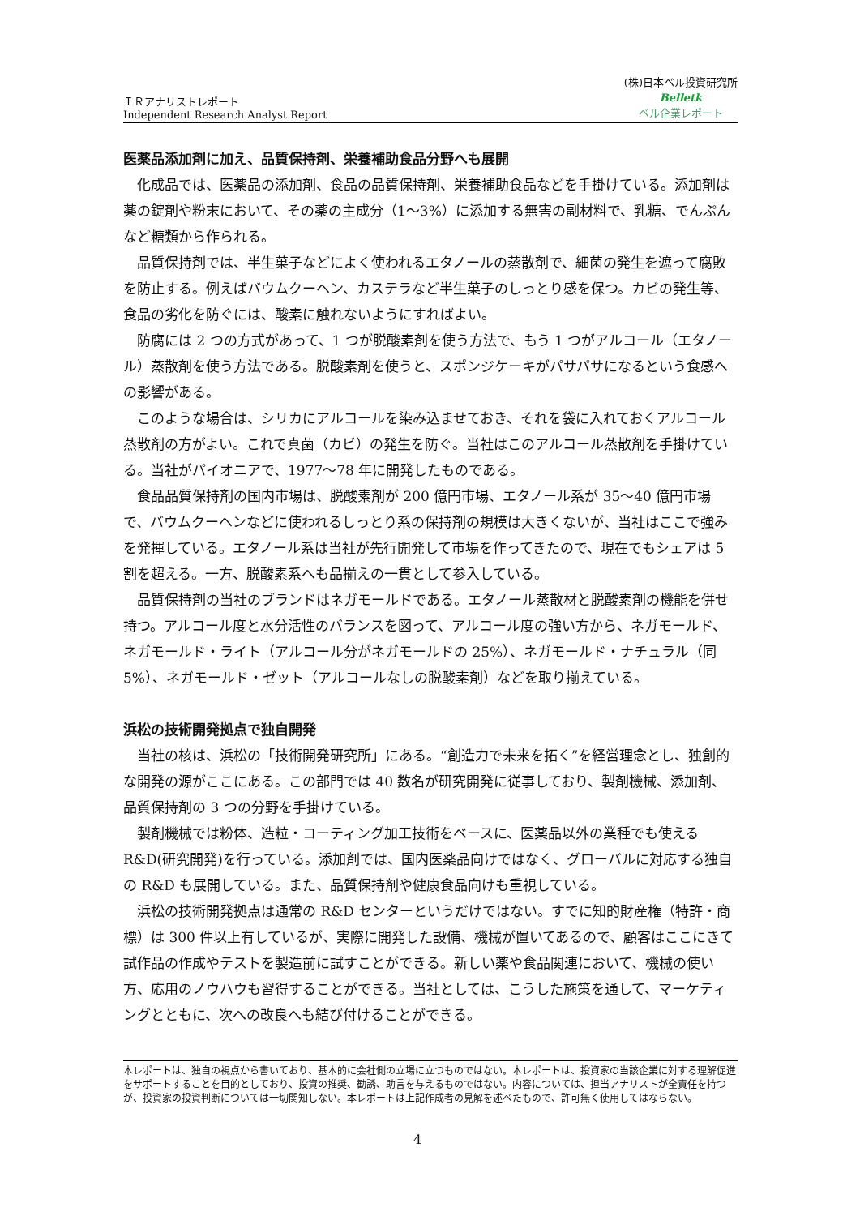ＩＲアナリストレポート
Independent Research Analyst Report
(株)日本ベル投資研究所
Belletk
ベル企業レポート
医薬品添加剤に加え、品質保持剤、栄養補助食品分野へも展開
化成品では、医薬品の添加剤、食品の品質保持剤、栄養補助食品などを手掛けている。添加剤は薬の錠剤や粉末において、その薬の主成分（1～3%）に添加する無害の副材料で、乳糖、でんぷんなど糖類から作られる。
品質保持剤では、半生菓子などによく使われるエタノールの蒸散剤で、細菌の発生を遮って腐敗を防止する。例えばバウムクーヘン、カステラなど半生菓子のしっとり感を保つ。カビの発生等、食品の劣化を防ぐには、酸素に触れないようにすればよい。
防腐には 2 つの方式があって、1 つが脱酸素剤を使う方法で、もう 1 つがアルコール（エタノール）蒸散剤を使う方法である。脱酸素剤を使うと、スポンジケーキがパサパサになるという食感への影響がある。
このような場合は、シリカにアルコールを染み込ませておき、それを袋に入れておくアルコール蒸散剤の方がよい。これで真菌（カビ）の発生を防ぐ。当社はこのアルコール蒸散剤を手掛けている。当社がパイオニアで、1977～78 年に開発したものである。
食品品質保持剤の国内市場は、脱酸素剤が 200 億円市場、エタノール系が 35～40 億円市場で、バウムクーヘンなどに使われるしっとり系の保持剤の規模は大きくないが、当社はここで強みを発揮している。エタノール系は当社が先行開発して市場を作ってきたので、現在でもシェアは 5 割を超える。一方、脱酸素系へも品揃えの一貫として参入している。
品質保持剤の当社のブランドはネガモールドである。エタノール蒸散材と脱酸素剤の機能を併せ持つ。アルコール度と水分活性のバランスを図って、アルコール度の強い方から、ネガモールド、ネガモールド・ライト（アルコール分がネガモールドの 25%）、ネガモールド・ナチュラル（同 5%）、ネガモールド・ゼット（アルコールなしの脱酸素剤）などを取り揃えている。
浜松の技術開発拠点で独自開発
当社の核は、浜松の「技術開発研究所」にある。“創造力で未来を拓く”を経営理念とし、独創的な開発の源がここにある。この部門では 40 数名が研究開発に従事しており、製剤機械、添加剤、品質保持剤の 3 つの分野を手掛けている。
製剤機械では粉体、造粒・コーティング加工技術をベースに、医薬品以外の業種でも使える R&D(研究開発)を行っている。添加剤では、国内医薬品向けではなく、グローバルに対応する独自の R&D も展開している。また、品質保持剤や健康食品向けも重視している。
浜松の技術開発拠点は通常の R&D センターというだけではない。すでに知的財産権（特許・商標）は 300 件以上有しているが、実際に開発した設備、機械が置いてあるので、顧客はここにきて試作品の作成やテストを製造前に試すことができる。新しい薬や食品関連において、機械の使い方、応用のノウハウも習得することができる。当社としては、こうした施策を通して、マーケティングとともに、次への改良へも結び付けることができる。
本レポートは、独自の視点から書いており、基本的に会社側の立場に立つものではない。本レポートは、投資家の当該企業に対する理解促進をサポートすることを目的としており、投資の推奨、勧誘、助言を与えるものではない。内容については、担当アナリストが全責任を持つが、投資家の投資判断については一切関知しない。本レポートは上記作成者の見解を述べたもので、許可無く使用してはならない。
4